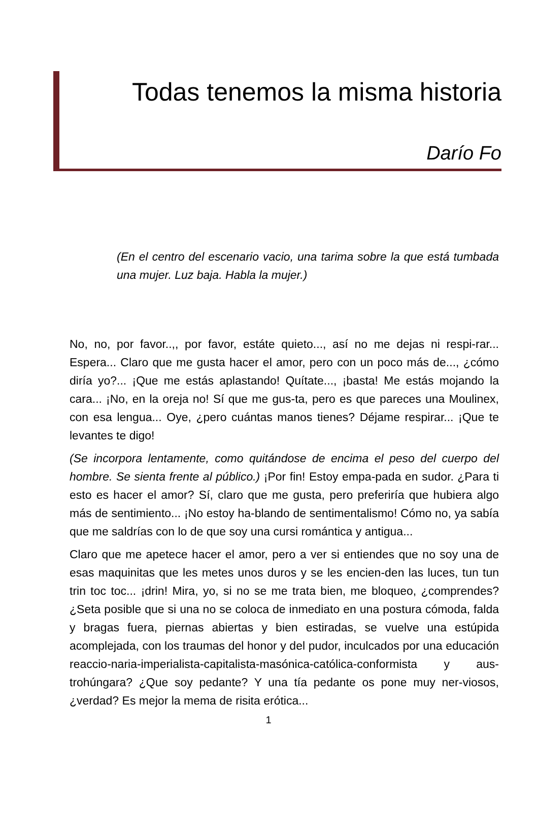Todas tenemos la misma historia
Darío Fo
(En el centro del escenario vacio, una tarima sobre la que está tumbada una mujer. Luz baja. Habla la mujer.)
No, no, por favor..,, por favor, estáte quieto..., así no me dejas ni respi-rar... Espera... Claro que me gusta hacer el amor, pero con un poco más de..., ¿cómo diría yo?... ¡Que me estás aplastando! Quítate..., ¡basta! Me estás mojando la cara... ¡No, en la oreja no! Sí que me gus-ta, pero es que pareces una Moulinex, con esa lengua... Oye, ¿pero cuántas manos tienes? Déjame respirar... ¡Que te levantes te digo!
(Se incorpora lentamente, como quitándose de encima el peso del cuerpo del hombre. Se sienta frente al público.) ¡Por fin! Estoy empa-pada en sudor. ¿Para ti esto es hacer el amor? Sí, claro que me gusta, pero preferiría que hubiera algo más de sentimiento... ¡No estoy ha-blando de sentimentalismo! Cómo no, ya sabía que me saldrías con lo de que soy una cursi romántica y antigua...
Claro que me apetece hacer el amor, pero a ver si entiendes que no soy una de esas maquinitas que les metes unos duros y se les encien-den las luces, tun tun trin toc toc... ¡drin! Mira, yo, si no se me trata bien, me bloqueo, ¿comprendes? ¿Seta posible que si una no se coloca de inmediato en una postura cómoda, falda y bragas fuera, piernas abiertas y bien estiradas, se vuelve una estúpida acomplejada, con los traumas del honor y del pudor, inculcados por una educación reaccio-naria-imperialista-capitalista-masónica-católica-conformista y aus-trohúngara? ¿Que soy pedante? Y una tía pedante os pone muy ner-viosos, ¿verdad? Es mejor la mema de risita erótica...
1